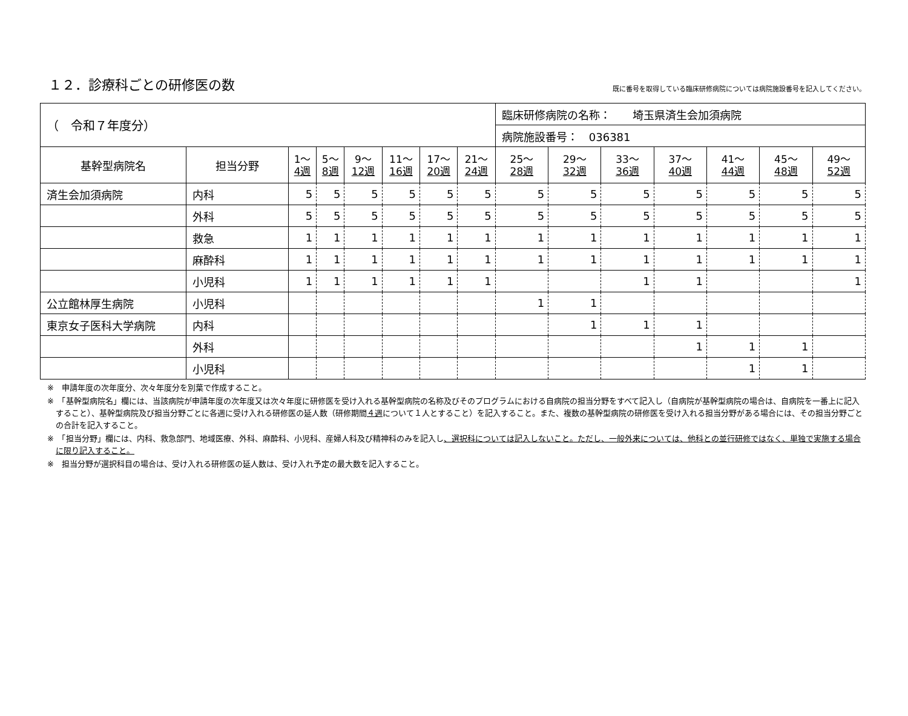１２．診療科ごとの研修医の数
既に番号を取得している臨床研修病院については病院施設番号を記入してください。
| （ 令和７年度分） | | | | | | | | 臨床研修病院の名称： 埼玉県済生会加須病院 | | | | | | |
| | | | | | | | | 病院施設番号： 036381 | | | | | | |
| 基幹型病院名 | 担当分野 | 1～ 4週 | 5～ 8週 | 9～ 12週 | 11～ 16週 | 17～ 20週 | 21～ 24週 | 25～ 28週 | 29～ 32週 | 33～ 36週 | 37～ 40週 | 41～ 44週 | 45～ 48週 | 49～ 52週 |
| 済生会加須病院 | 内科 | 5 | 5 | 5 | 5 | 5 | 5 | 5 | 5 | 5 | 5 | 5 | 5 | 5 |
| | 外科 | 5 | 5 | 5 | 5 | 5 | 5 | 5 | 5 | 5 | 5 | 5 | 5 | 5 |
| | 救急 | 1 | 1 | 1 | 1 | 1 | 1 | 1 | 1 | 1 | 1 | 1 | 1 | 1 |
| | 麻酔科 | 1 | 1 | 1 | 1 | 1 | 1 | 1 | 1 | 1 | 1 | 1 | 1 | 1 |
| | 小児科 | 1 | 1 | 1 | 1 | 1 | 1 | | | 1 | 1 | | | 1 |
| 公立館林厚生病院 | 小児科 | | | | | | | 1 | 1 | | | | | |
| 東京女子医科大学病院 | 内科 | | | | | | | | 1 | 1 | 1 | | | |
| | 外科 | | | | | | | | | | 1 | 1 | 1 | |
| | 小児科 | | | | | | | | | | | 1 | 1 | |
※　申請年度の次年度分、次々年度分を別葉で作成すること。
※　「基幹型病院名」欄には、当該病院が申請年度の次年度又は次々年度に研修医を受け入れる基幹型病院の名称及びそのプログラムにおける自病院の担当分野をすべて記入し（自病院が基幹型病院の場合は、自病院を一番上に記入すること）、基幹型病院及び担当分野ごとに各週に受け入れる研修医の延人数（研修期間４週について１人とすること）を記入すること。また、複数の基幹型病院の研修医を受け入れる担当分野がある場合には、その担当分野ごとの合計を記入すること。
※　「担当分野」欄には、内科、救急部門、地域医療、外科、麻酔科、小児科、産婦人科及び精神科のみを記入し、選択科については記入しないこと。ただし、一般外来については、他科との並行研修ではなく、単独で実施する場合に限り記入すること。
※　担当分野が選択科目の場合は、受け入れる研修医の延人数は、受け入れ予定の最大数を記入すること。